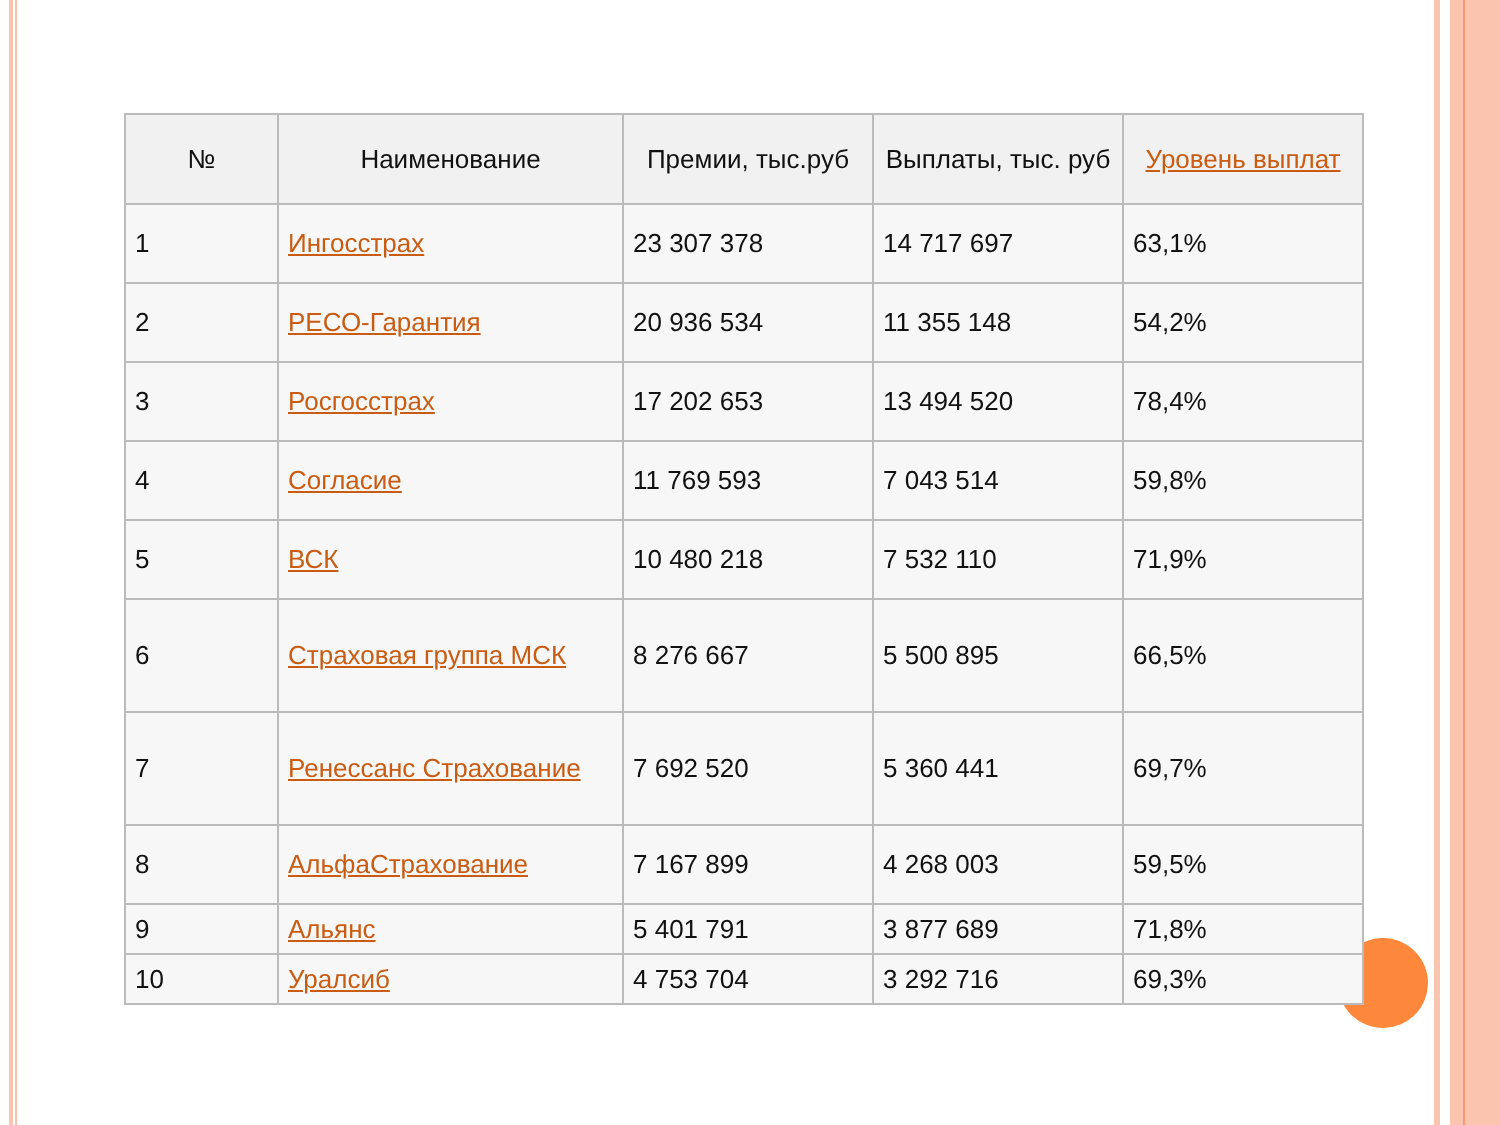| № | Наименование | Премии, тыс.руб | Выплаты, тыс. руб | Уровень выплат |
| --- | --- | --- | --- | --- |
| 1 | Ингосстрах | 23 307 378 | 14 717 697 | 63,1% |
| 2 | РЕСО-Гарантия | 20 936 534 | 11 355 148 | 54,2% |
| 3 | Росгосстрах | 17 202 653 | 13 494 520 | 78,4% |
| 4 | Согласие | 11 769 593 | 7 043 514 | 59,8% |
| 5 | ВСК | 10 480 218 | 7 532 110 | 71,9% |
| 6 | Страховая группа МСК | 8 276 667 | 5 500 895 | 66,5% |
| 7 | Ренессанс Страхование | 7 692 520 | 5 360 441 | 69,7% |
| 8 | АльфаСтрахование | 7 167 899 | 4 268 003 | 59,5% |
| 9 | Альянс | 5 401 791 | 3 877 689 | 71,8% |
| 10 | Уралсиб | 4 753 704 | 3 292 716 | 69,3% |